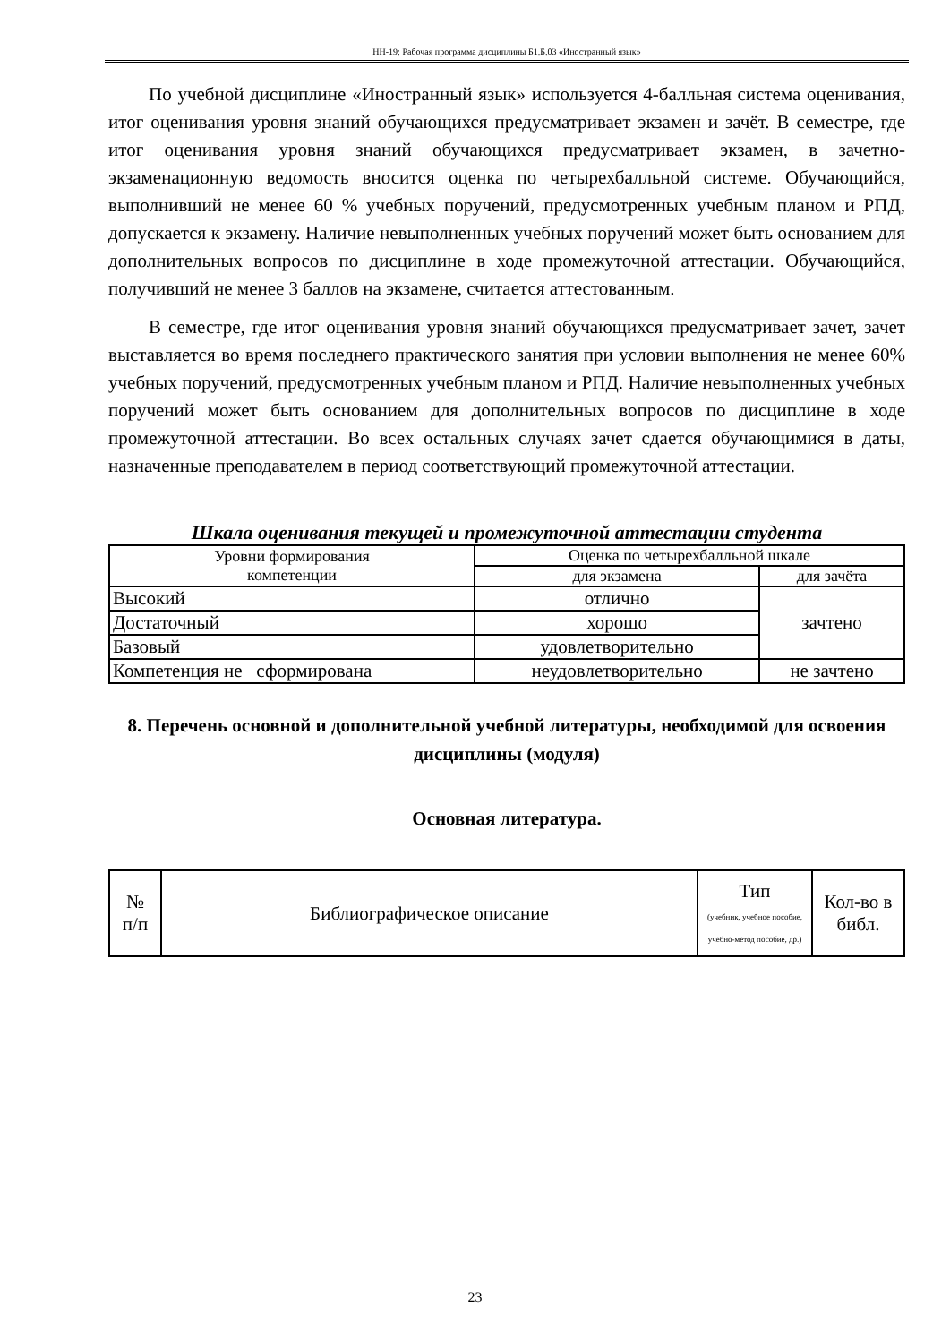НН-19: Рабочая программа дисциплины Б1.Б.03 «Иностранный язык»
По учебной дисциплине «Иностранный язык» используется 4-балльная система оценивания, итог оценивания уровня знаний обучающихся предусматривает экзамен и зачёт. В семестре, где итог оценивания уровня знаний обучающихся предусматривает экзамен, в зачетно-экзаменационную ведомость вносится оценка по четырехбалльной системе. Обучающийся, выполнивший не менее 60 % учебных поручений, предусмотренных учебным планом и РПД, допускается к экзамену. Наличие невыполненных учебных поручений может быть основанием для дополнительных вопросов по дисциплине в ходе промежуточной аттестации. Обучающийся, получивший не менее 3 баллов на экзамене, считается аттестованным.
В семестре, где итог оценивания уровня знаний обучающихся предусматривает зачет, зачет выставляется во время последнего практического занятия при условии выполнения не менее 60% учебных поручений, предусмотренных учебным планом и РПД. Наличие невыполненных учебных поручений может быть основанием для дополнительных вопросов по дисциплине в ходе промежуточной аттестации. Во всех остальных случаях зачет сдается обучающимися в даты, назначенные преподавателем в период соответствующий промежуточной аттестации.
Шкала оценивания текущей и промежуточной аттестации студента
| Уровни формирования компетенции | Оценка по четырехбалльной шкале | |
| | для экзамена | для зачёта |
| Высокий | отлично | зачтено |
| Достаточный | хорошо | |
| Базовый | удовлетворительно | |
| Компетенция не сформирована | неудовлетворительно | не зачтено |
8. Перечень основной и дополнительной учебной литературы, необходимой для освоения дисциплины (модуля)
Основная литература.
| № п/п | Библиографическое описание | Тип (учебник, учебное пособие, учебно-метод пособие, др.) | Кол-во в библ. |
23